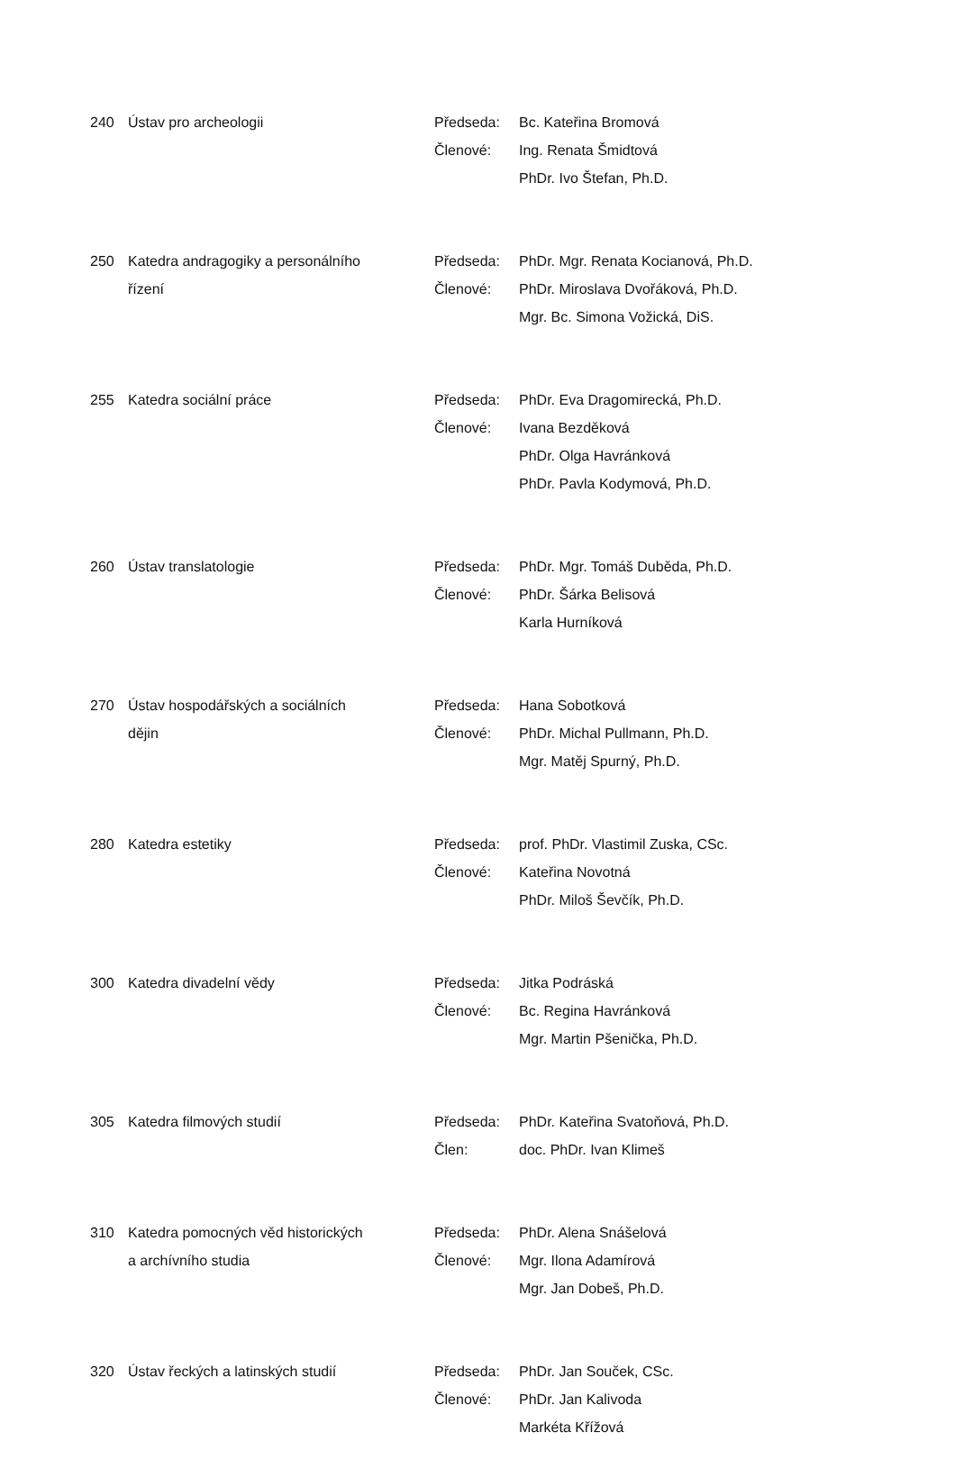| 240 | Ústav pro archeologii | Předseda: | Bc. Kateřina Bromová |
| | | Členové: | Ing. Renata Šmidtová |
| | | | PhDr. Ivo Štefan, Ph.D. |
| 250 | Katedra andragogiky a personálního | Předseda: | PhDr. Mgr. Renata Kocianová, Ph.D. |
| | řízení | Členové: | PhDr. Miroslava Dvořáková, Ph.D. |
| | | | Mgr. Bc. Simona Vožická, DiS. |
| 255 | Katedra sociální práce | Předseda: | PhDr. Eva Dragomirecká, Ph.D. |
| | | Členové: | Ivana Bezděková |
| | | | PhDr. Olga Havránková |
| | | | PhDr. Pavla Kodymová, Ph.D. |
| 260 | Ústav translatologie | Předseda: | PhDr. Mgr. Tomáš Duběda, Ph.D. |
| | | Členové: | PhDr. Šárka Belisová |
| | | | Karla Hurníková |
| 270 | Ústav hospodářských a sociálních | Předseda: | Hana Sobotková |
| | dějin | Členové: | PhDr. Michal Pullmann, Ph.D. |
| | | | Mgr. Matěj Spurný, Ph.D. |
| 280 | Katedra estetiky | Předseda: | prof. PhDr. Vlastimil Zuska, CSc. |
| | | Členové: | Kateřina Novotná |
| | | | PhDr. Miloš Ševčík, Ph.D. |
| 300 | Katedra divadelní vědy | Předseda: | Jitka Podráská |
| | | Členové: | Bc. Regina Havránková |
| | | | Mgr. Martin Pšenička, Ph.D. |
| 305 | Katedra filmových studií | Předseda: | PhDr. Kateřina Svatoňová, Ph.D. |
| | | Člen: | doc. PhDr. Ivan Klimeš |
| 310 | Katedra pomocných věd historických | Předseda: | PhDr. Alena Snášelová |
| | a archívního studia | Členové: | Mgr. Ilona Adamírová |
| | | | Mgr. Jan Dobeš, Ph.D. |
| 320 | Ústav řeckých a latinských studií | Předseda: | PhDr. Jan Souček, CSc. |
| | | Členové: | PhDr. Jan Kalivoda |
| | | | Markéta Křížová |